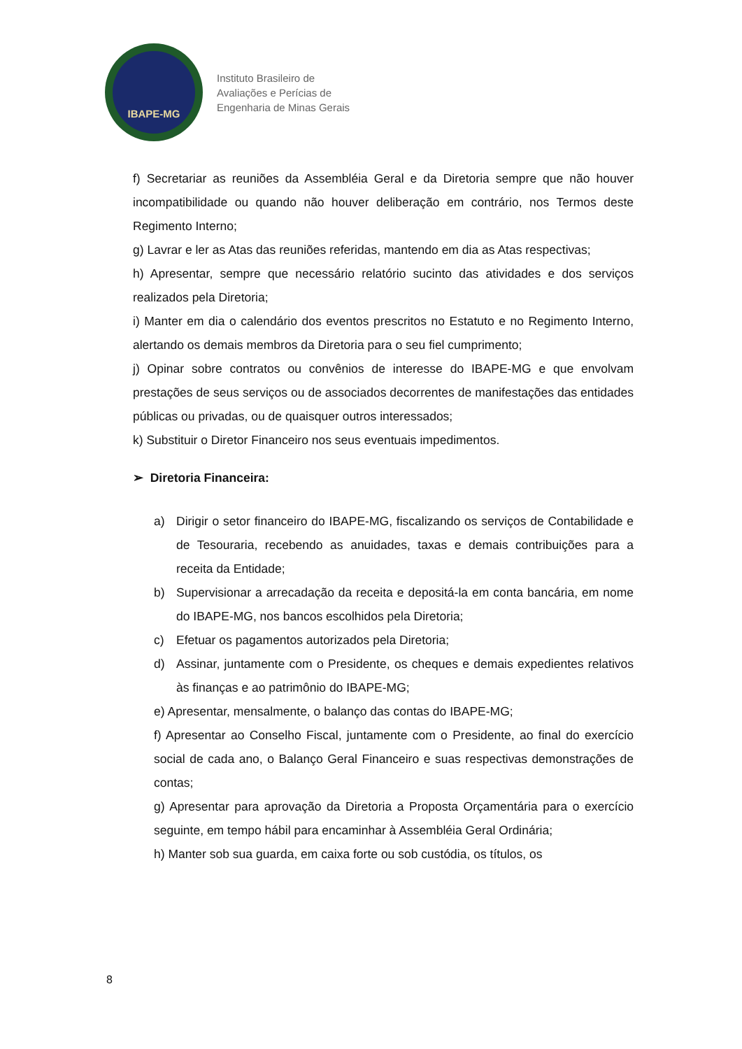IBAPE-MG
Instituto Brasileiro de
Avaliações e Perícias de
Engenharia de Minas Gerais
f) Secretariar as reuniões da Assembléia Geral e da Diretoria sempre que não houver incompatibilidade ou quando não houver deliberação em contrário, nos Termos deste Regimento Interno;
g) Lavrar e ler as Atas das reuniões referidas, mantendo em dia as Atas respectivas;
h) Apresentar, sempre que necessário relatório sucinto das atividades e dos serviços realizados pela Diretoria;
i) Manter em dia o calendário dos eventos prescritos no Estatuto e no Regimento Interno, alertando os demais membros da Diretoria para o seu fiel cumprimento;
j) Opinar sobre contratos ou convênios de interesse do IBAPE-MG e que envolvam prestações de seus serviços ou de associados decorrentes de manifestações das entidades públicas ou privadas, ou de quaisquer outros interessados;
k) Substituir o Diretor Financeiro nos seus eventuais impedimentos.
➢ Diretoria Financeira:
a) Dirigir o setor financeiro do IBAPE-MG, fiscalizando os serviços de Contabilidade e de Tesouraria, recebendo as anuidades, taxas e demais contribuições para a receita da Entidade;
b) Supervisionar a arrecadação da receita e depositá-la em conta bancária, em nome do IBAPE-MG, nos bancos escolhidos pela Diretoria;
c) Efetuar os pagamentos autorizados pela Diretoria;
d) Assinar, juntamente com o Presidente, os cheques e demais expedientes relativos às finanças e ao patrimônio do IBAPE-MG;
e) Apresentar, mensalmente, o balanço das contas do IBAPE-MG;
f) Apresentar ao Conselho Fiscal, juntamente com o Presidente, ao final do exercício social de cada ano, o Balanço Geral Financeiro e suas respectivas demonstrações de contas;
g) Apresentar para aprovação da Diretoria a Proposta Orçamentária para o exercício seguinte, em tempo hábil para encaminhar à Assembléia Geral Ordinária;
h) Manter sob sua guarda, em caixa forte ou sob custódia, os títulos, os
8